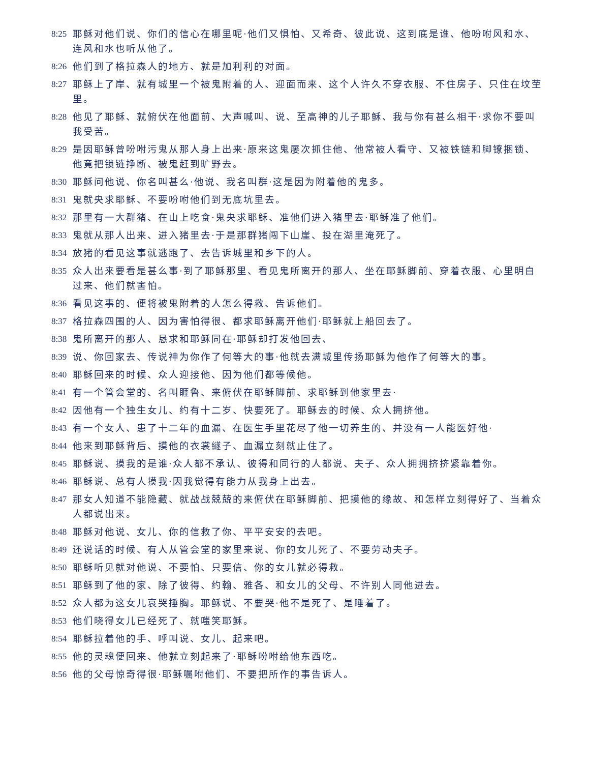8:25 耶稣对他们说、你们的信心在哪里呢·他们又惧怕、又希奇、彼此说、这到底是谁、他吩咐风和水、连风和水也听从他了。
8:26 他们到了格拉森人的地方、就是加利利的对面。
8:27 耶稣上了岸、就有城里一个被鬼附着的人、迎面而来、这个人许久不穿衣服、不住房子、只住在坟茔里。
8:28 他见了耶稣、就俯伏在他面前、大声喊叫、说、至高神的儿子耶稣、我与你有甚么相干·求你不要叫我受苦。
8:29 是因耶稣曾吩咐污鬼从那人身上出来·原来这鬼屡次抓住他、他常被人看守、又被铁链和脚镣捆锁、他竟把锁链挣断、被鬼赶到旷野去。
8:30 耶稣问他说、你名叫甚么·他说、我名叫群·这是因为附着他的鬼多。
8:31 鬼就央求耶稣、不要吩咐他们到无底坑里去。
8:32 那里有一大群猪、在山上吃食·鬼央求耶稣、准他们进入猪里去·耶稣准了他们。
8:33 鬼就从那人出来、进入猪里去·于是那群猪闯下山崖、投在湖里淹死了。
8:34 放猪的看见这事就逃跑了、去告诉城里和乡下的人。
8:35 众人出来要看是甚么事·到了耶稣那里、看见鬼所离开的那人、坐在耶稣脚前、穿着衣服、心里明白过来、他们就害怕。
8:36 看见这事的、便将被鬼附着的人怎么得救、告诉他们。
8:37 格拉森四围的人、因为害怕得很、都求耶稣离开他们·耶稣就上船回去了。
8:38 鬼所离开的那人、恳求和耶稣同在·耶稣却打发他回去、
8:39 说、你回家去、传说神为你作了何等大的事·他就去满城里传扬耶稣为他作了何等大的事。
8:40 耶稣回来的时候、众人迎接他、因为他们都等候他。
8:41 有一个管会堂的、名叫睚鲁、来俯伏在耶稣脚前、求耶稣到他家里去·
8:42 因他有一个独生女儿、约有十二岁、快要死了。耶稣去的时候、众人拥挤他。
8:43 有一个女人、患了十二年的血漏、在医生手里花尽了他一切养生的、并没有一人能医好他·
8:44 他来到耶稣背后、摸他的衣裳繸子、血漏立刻就止住了。
8:45 耶稣说、摸我的是谁·众人都不承认、彼得和同行的人都说、夫子、众人拥拥挤挤紧靠着你。
8:46 耶稣说、总有人摸我·因我觉得有能力从我身上出去。
8:47 那女人知道不能隐藏、就战战兢兢的来俯伏在耶稣脚前、把摸他的缘故、和怎样立刻得好了、当着众人都说出来。
8:48 耶稣对他说、女儿、你的信救了你、平平安安的去吧。
8:49 还说话的时候、有人从管会堂的家里来说、你的女儿死了、不要劳动夫子。
8:50 耶稣听见就对他说、不要怕、只要信、你的女儿就必得救。
8:51 耶稣到了他的家、除了彼得、约翰、雅各、和女儿的父母、不许别人同他进去。
8:52 众人都为这女儿哀哭捶胸。耶稣说、不要哭·他不是死了、是睡着了。
8:53 他们晓得女儿已经死了、就嗤笑耶稣。
8:54 耶稣拉着他的手、呼叫说、女儿、起来吧。
8:55 他的灵魂便回来、他就立刻起来了·耶稣吩咐给他东西吃。
8:56 他的父母惊奇得很·耶稣嘱咐他们、不要把所作的事告诉人。